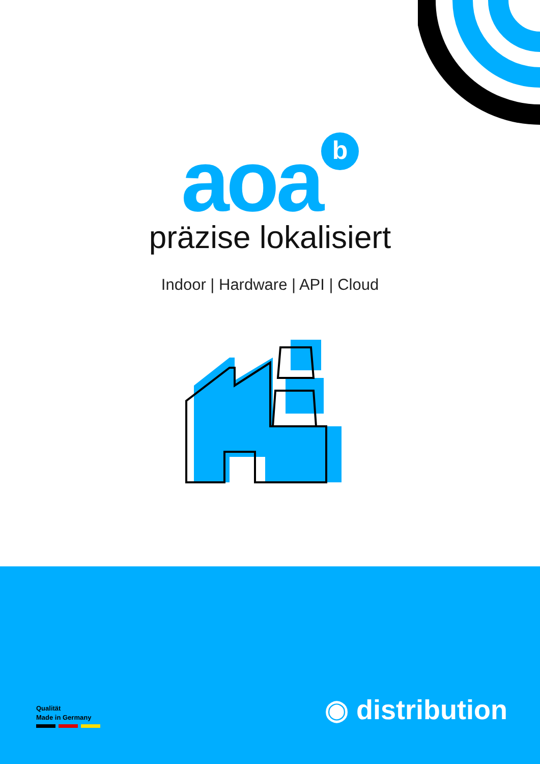aoa<sup>b</sup>
präzise lokalisiert
Indoor | Hardware | API | Cloud
Qualität
Made in Germany
◉ distribution